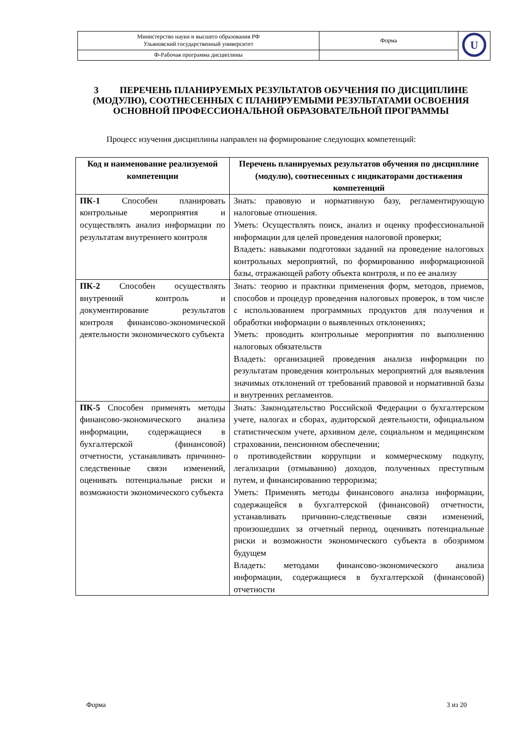| Министерство науки и высшего образования РФ Ульяновский государственный университет | Форма | U |
| Ф-Рабочая программа дисциплины | | |
3 ПЕРЕЧЕНЬ ПЛАНИРУЕМЫХ РЕЗУЛЬТАТОВ ОБУЧЕНИЯ ПО ДИСЦИПЛИНЕ (МОДУЛЮ), СООТНЕСЕННЫХ С ПЛАНИРУЕМЫМИ РЕЗУЛЬТАТАМИ ОСВОЕНИЯ ОСНОВНОЙ ПРОФЕССИОНАЛЬНОЙ ОБРАЗОВАТЕЛЬНОЙ ПРОГРАММЫ
Процесс изучения дисциплины направлен на формирование следующих компетенций:
| Код и наименование реализуемой компетенции | Перечень планируемых результатов обучения по дисциплине (модулю), соотнесенных с индикаторами достижения компетенций |
| --- | --- |
| ПК-1 Способен планировать контрольные мероприятия и осуществлять анализ информации по результатам внутреннего контроля | Знать: правовую и нормативную базу, регламентирующую налоговые отношения. Уметь: Осуществлять поиск, анализ и оценку профессиональной информации для целей проведения налоговой проверки; Владеть: навыками подготовки заданий на проведение налоговых контрольных мероприятий, по формированию информационной базы, отражающей работу объекта контроля, и по ее анализу |
| ПК-2 Способен осуществлять внутренний контроль и документирование результатов контроля финансово-экономической деятельности экономического субъекта | Знать: теорию и практики применения форм, методов, приемов, способов и процедур проведения налоговых проверок, в том числе с использованием программных продуктов для получения и обработки информации о выявленных отклонениях; Уметь: проводить контрольные мероприятия по выполнению налоговых обязательств Владеть: организацией проведения анализа информации по результатам проведения контрольных мероприятий для выявления значимых отклонений от требований правовой и нормативной базы и внутренних регламентов. |
| ПК-5 Способен применять методы финансово-экономического анализа информации, содержащиеся в бухгалтерской (финансовой) отчетности, устанавливать причинно-следственные связи изменений, оценивать потенциальные риски и возможности экономического субъекта | Знать: Законодательство Российской Федерации о бухгалтерском учете, налогах и сборах, аудиторской деятельности, официальном статистическом учете, архивном деле, социальном и медицинском страховании, пенсионном обеспечении; о противодействии коррупции и коммерческому подкупу, легализации (отмыванию) доходов, полученных преступным путем, и финансированию терроризма; Уметь: Применять методы финансового анализа информации, содержащейся в бухгалтерской (финансовой) отчетности, устанавливать причинно-следственные связи изменений, произошедших за отчетный период, оценивать потенциальные риски и возможности экономического субъекта в обозримом будущем Владеть: методами финансово-экономического анализа информации, содержащиеся в бухгалтерской (финансовой) отчетности |
Форма 3 из 20